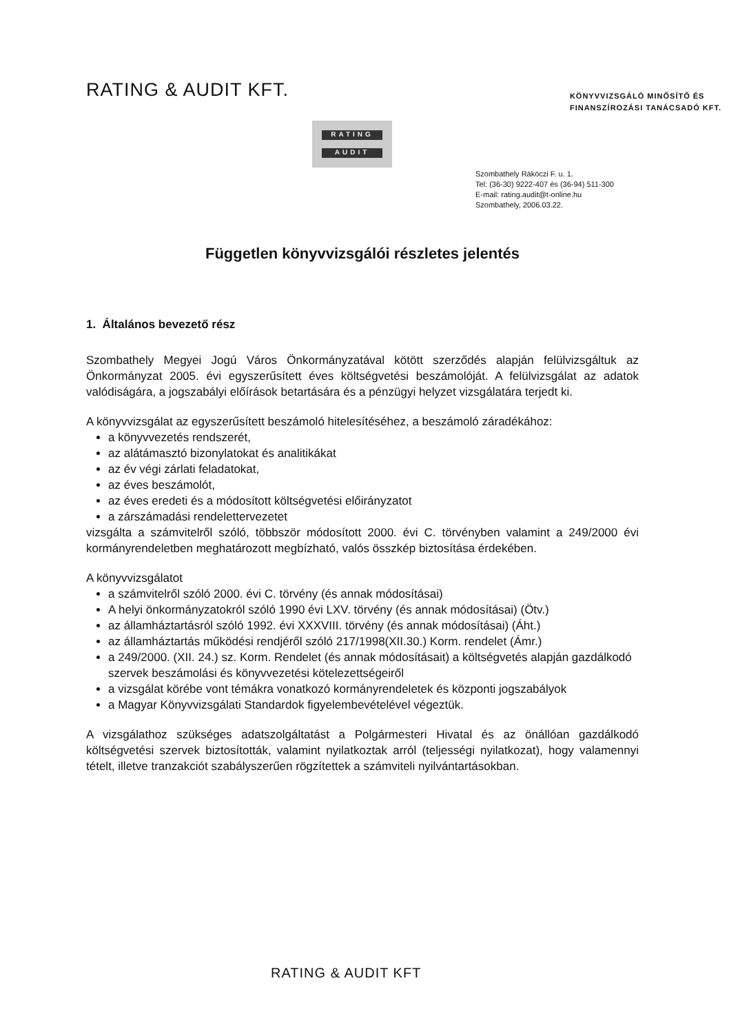RATING & AUDIT KFT.
KÖNYVVIZSGÁLÓ MINŐSÍTŐ ÉS
FINANSZÍROZÁSI TANÁCSADÓ KFT.
RATING
AUDIT
Szombathely Rákóczi F. u. 1.
Tel: (36-30) 9222-407 és (36-94) 511-300
E-mail: rating.audit@t-online.hu
Szombathely, 2006.03.22.
Független könyvvizsgálói részletes jelentés
1. Általános bevezető rész
Szombathely Megyei Jogú Város Önkormányzatával kötött szerződés alapján felülvizsgáltuk az Önkormányzat 2005. évi egyszerűsített éves költségvetési beszámolóját. A felülvizsgálat az adatok valódiságára, a jogszabályi előírások betartására és a pénzügyi helyzet vizsgálatára terjedt ki.
A könyvvizsgálat az egyszerűsített beszámoló hitelesítéséhez, a beszámoló záradékához:
a könyvvezetés rendszerét,
az alátámasztó bizonylatokat és analitikákat
az év végi zárlati feladatokat,
az éves beszámolót,
az éves eredeti és a módosított költségvetési előirányzatot
a zárszámadási rendelettervezetet
vizsgálta a számvitelről szóló, többször módosított 2000. évi C. törvényben valamint a 249/2000 évi kormányrendeletben meghatározott megbízható, valós összkép biztosítása érdekében.
A könyvvizsgálatot
a számvitelről szóló 2000. évi C. törvény (és annak módosításai)
A helyi önkormányzatokról szóló 1990 évi LXV. törvény (és annak módosításai) (Ötv.)
az államháztartásról szóló 1992. évi XXXVIII. törvény (és annak módosításai) (Áht.)
az államháztartás működési rendjéről szóló 217/1998(XII.30.) Korm. rendelet (Ámr.)
a 249/2000. (XII. 24.) sz. Korm. Rendelet (és annak módosításait) a költségvetés alapján gazdálkodó szervek beszámolási és könyvvezetési kötelezettségeiről
a vizsgálat körébe vont témákra vonatkozó kormányrendeletek és központi jogszabályok
a Magyar Könyvvizsgálati Standardok figyelembevételével végeztük.
A vizsgálathoz szükséges adatszolgáltatást a Polgármesteri Hivatal és az önállóan gazdálkodó költségvetési szervek biztosították, valamint nyilatkoztak arról (teljességi nyilatkozat), hogy valamennyi tételt, illetve tranzakciót szabályszerűen rögzítettek a számviteli nyilvántartásokban.
RATING & AUDIT KFT